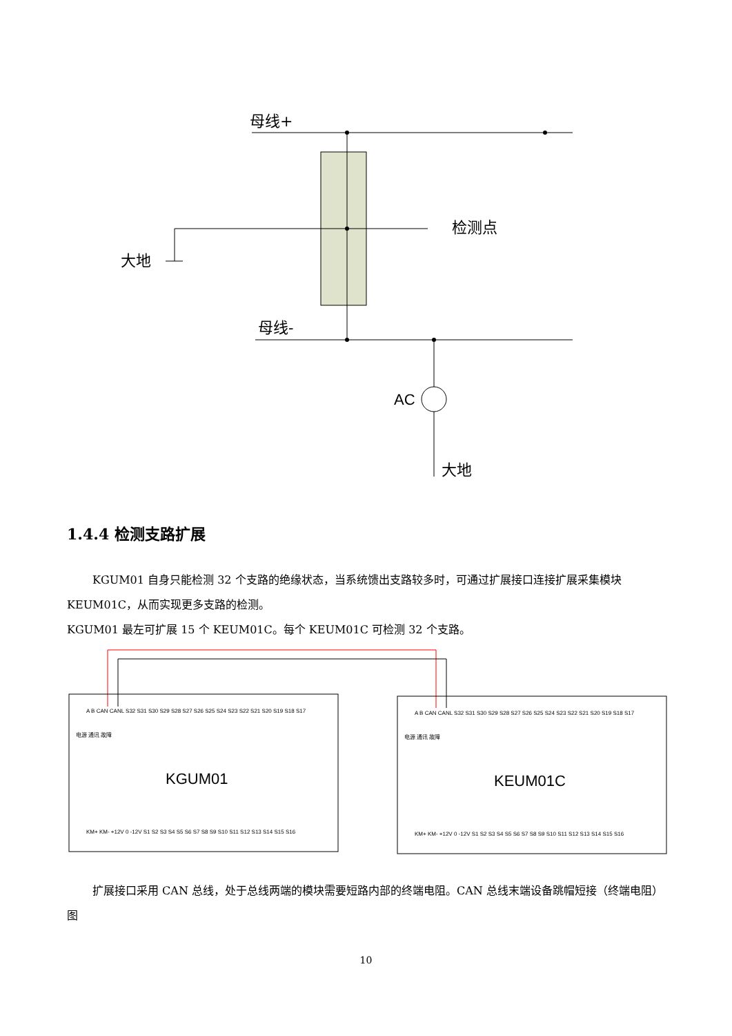大地
母线+
检测点
母线-
AC
大地
1.4.4 检测支路扩展
KGUM01 自身只能检测 32 个支路的绝缘状态，当系统馈出支路较多时，可通过扩展接口连接扩展采集模块 KEUM01C，从而实现更多支路的检测。
KGUM01 最左可扩展 15 个 KEUM01C。每个 KEUM01C 可检测 32 个支路。
KGUM01
KEUM01C
A B CAN CANL S32 S31 S30 S29 S28 S27 S26 S25 S24 S23 S22 S21 S20 S19 S18 S17
KM+ KM- +12V 0 -12V S1 S2 S3 S4 S5 S6 S7 S8 S9 S10 S11 S12 S13 S14 S15 S16
A B CAN CANL S32 S31 S30 S29 S28 S27 S26 S25 S24 S23 S22 S21 S20 S19 S18 S17
KM+ KM- +12V 0 -12V S1 S2 S3 S4 S5 S6 S7 S8 S9 S10 S11 S12 S13 S14 S15 S16
电源 通讯 故障
电源 通讯 故障
扩展接口采用 CAN 总线，处于总线两端的模块需要短路内部的终端电阻。CAN 总线末端设备跳帽短接（终端电阻）图
10